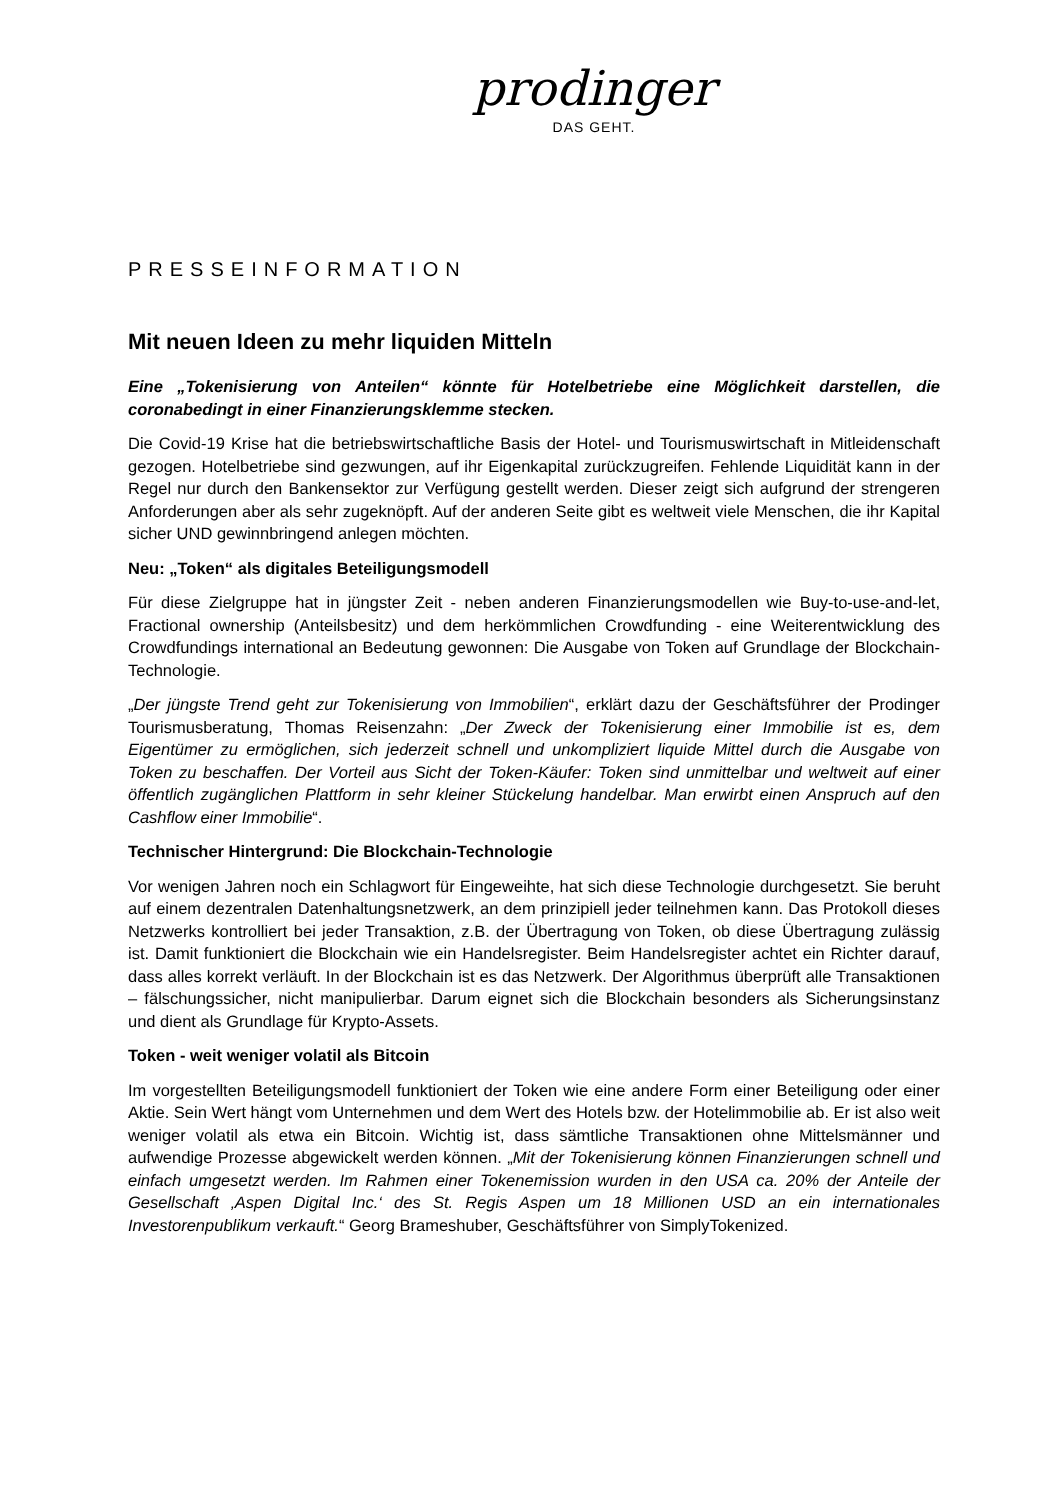prodinger
DAS GEHT.
PRESSEINFORMATION
Mit neuen Ideen zu mehr liquiden Mitteln
Eine „Tokenisierung von Anteilen“ könnte für Hotelbetriebe eine Möglichkeit darstellen, die coronabedingt in einer Finanzierungsklemme stecken.
Die Covid-19 Krise hat die betriebswirtschaftliche Basis der Hotel- und Tourismuswirtschaft in Mitleidenschaft gezogen. Hotelbetriebe sind gezwungen, auf ihr Eigenkapital zurückzugreifen. Fehlende Liquidität kann in der Regel nur durch den Bankensektor zur Verfügung gestellt werden. Dieser zeigt sich aufgrund der strengeren Anforderungen aber als sehr zugeknöpft. Auf der anderen Seite gibt es weltweit viele Menschen, die ihr Kapital sicher UND gewinnbringend anlegen möchten.
Neu: „Token“ als digitales Beteiligungsmodell
Für diese Zielgruppe hat in jüngster Zeit - neben anderen Finanzierungsmodellen wie Buy-to-use-and-let, Fractional ownership (Anteilsbesitz) und dem herkömmlichen Crowdfunding - eine Weiterentwicklung des Crowdfundings international an Bedeutung gewonnen: Die Ausgabe von Token auf Grundlage der Blockchain-Technologie.
„Der jüngste Trend geht zur Tokenisierung von Immobilien“, erklärt dazu der Geschäftsführer der Prodinger Tourismusberatung, Thomas Reisenzahn: „Der Zweck der Tokenisierung einer Immobilie ist es, dem Eigentümer zu ermöglichen, sich jederzeit schnell und unkompliziert liquide Mittel durch die Ausgabe von Token zu beschaffen. Der Vorteil aus Sicht der Token-Käufer: Token sind unmittelbar und weltweit auf einer öffentlich zugänglichen Plattform in sehr kleiner Stückelung handelbar. Man erwirbt einen Anspruch auf den Cashflow einer Immobilie“.
Technischer Hintergrund: Die Blockchain-Technologie
Vor wenigen Jahren noch ein Schlagwort für Eingeweihte, hat sich diese Technologie durchgesetzt. Sie beruht auf einem dezentralen Datenhaltungsnetzwerk, an dem prinzipiell jeder teilnehmen kann. Das Protokoll dieses Netzwerks kontrolliert bei jeder Transaktion, z.B. der Übertragung von Token, ob diese Übertragung zulässig ist. Damit funktioniert die Blockchain wie ein Handelsregister. Beim Handelsregister achtet ein Richter darauf, dass alles korrekt verläuft. In der Blockchain ist es das Netzwerk. Der Algorithmus überprüft alle Transaktionen – fälschungssicher, nicht manipulierbar. Darum eignet sich die Blockchain besonders als Sicherungsinstanz und dient als Grundlage für Krypto-Assets.
Token - weit weniger volatil als Bitcoin
Im vorgestellten Beteiligungsmodell funktioniert der Token wie eine andere Form einer Beteiligung oder einer Aktie. Sein Wert hängt vom Unternehmen und dem Wert des Hotels bzw. der Hotelimmobilie ab. Er ist also weit weniger volatil als etwa ein Bitcoin. Wichtig ist, dass sämtliche Transaktionen ohne Mittelsmänner und aufwendige Prozesse abgewickelt werden können. „Mit der Tokenisierung können Finanzierungen schnell und einfach umgesetzt werden. Im Rahmen einer Tokenemission wurden in den USA ca. 20% der Anteile der Gesellschaft ‚Aspen Digital Inc.‘ des St. Regis Aspen um 18 Millionen USD an ein internationales Investorenpublikum verkauft.“ Georg Brameshuber, Geschäftsführer von SimplyTokenized.